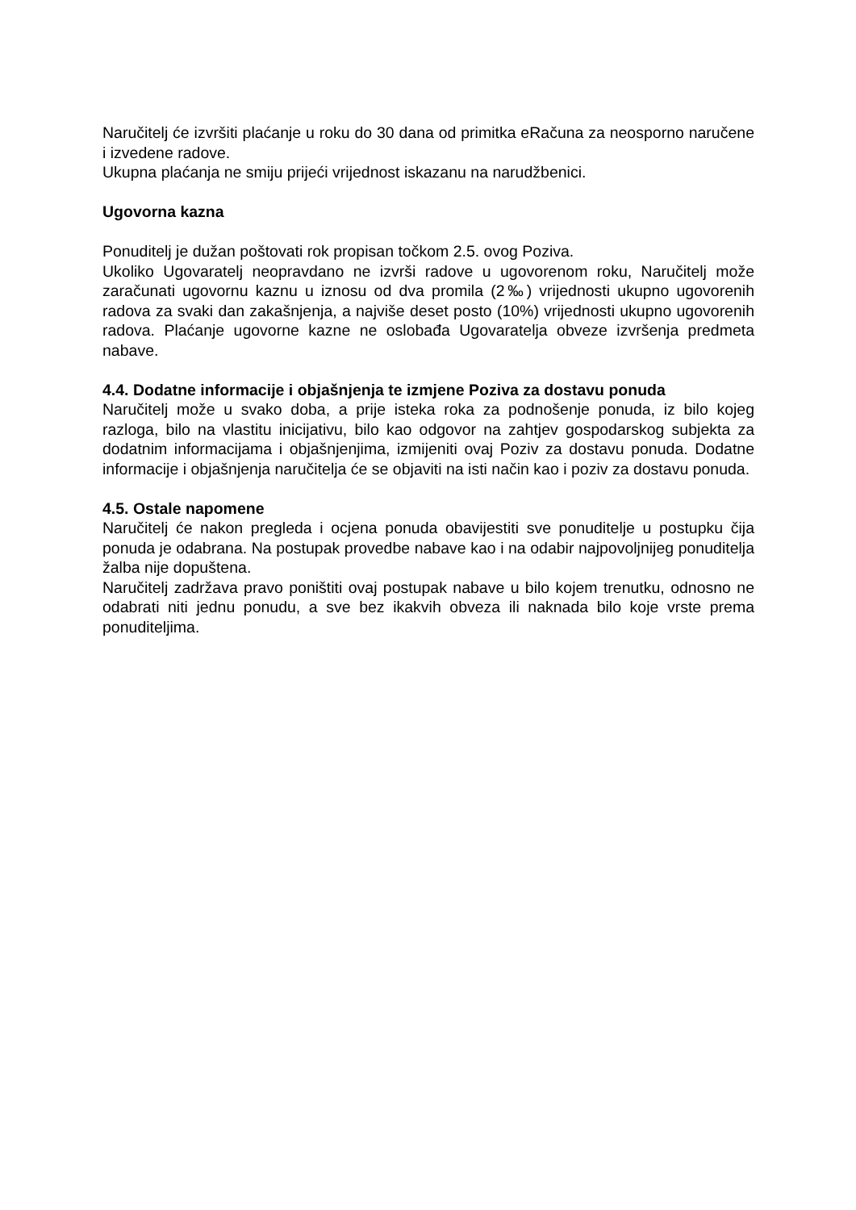Naručitelj će izvršiti plaćanje u roku do 30 dana od primitka eRačuna za neosporno naručene i izvedene radove.
Ukupna plaćanja ne smiju prijeći vrijednost iskazanu na narudžbenici.
Ugovorna kazna
Ponuditelj je dužan poštovati rok propisan točkom 2.5. ovog Poziva.
Ukoliko Ugovaratelj neopravdano ne izvrši radove u ugovorenom roku, Naručitelj može zaračunati ugovornu kaznu u iznosu od dva promila (2‰) vrijednosti ukupno ugovorenih radova za svaki dan zakašnjenja, a najviše deset posto (10%) vrijednosti ukupno ugovorenih radova. Plaćanje ugovorne kazne ne oslobađa Ugovaratelja obveze izvršenja predmeta nabave.
4.4. Dodatne informacije i objašnjenja te izmjene Poziva za dostavu ponuda
Naručitelj može u svako doba, a prije isteka roka za podnošenje ponuda, iz bilo kojeg razloga, bilo na vlastitu inicijativu, bilo kao odgovor na zahtjev gospodarskog subjekta za dodatnim informacijama i objašnjenjima, izmijeniti ovaj Poziv za dostavu ponuda. Dodatne informacije i objašnjenja naručitelja će se objaviti na isti način kao i poziv za dostavu ponuda.
4.5. Ostale napomene
Naručitelj će nakon pregleda i ocjena ponuda obavijestiti sve ponuditelje u postupku čija ponuda je odabrana. Na postupak provedbe nabave kao i na odabir najpovoljnijeg ponuditelja žalba nije dopuštena.
Naručitelj zadržava pravo poništiti ovaj postupak nabave u bilo kojem trenutku, odnosno ne odabrati niti jednu ponudu, a sve bez ikakvih obveza ili naknada bilo koje vrste prema ponuditeljima.